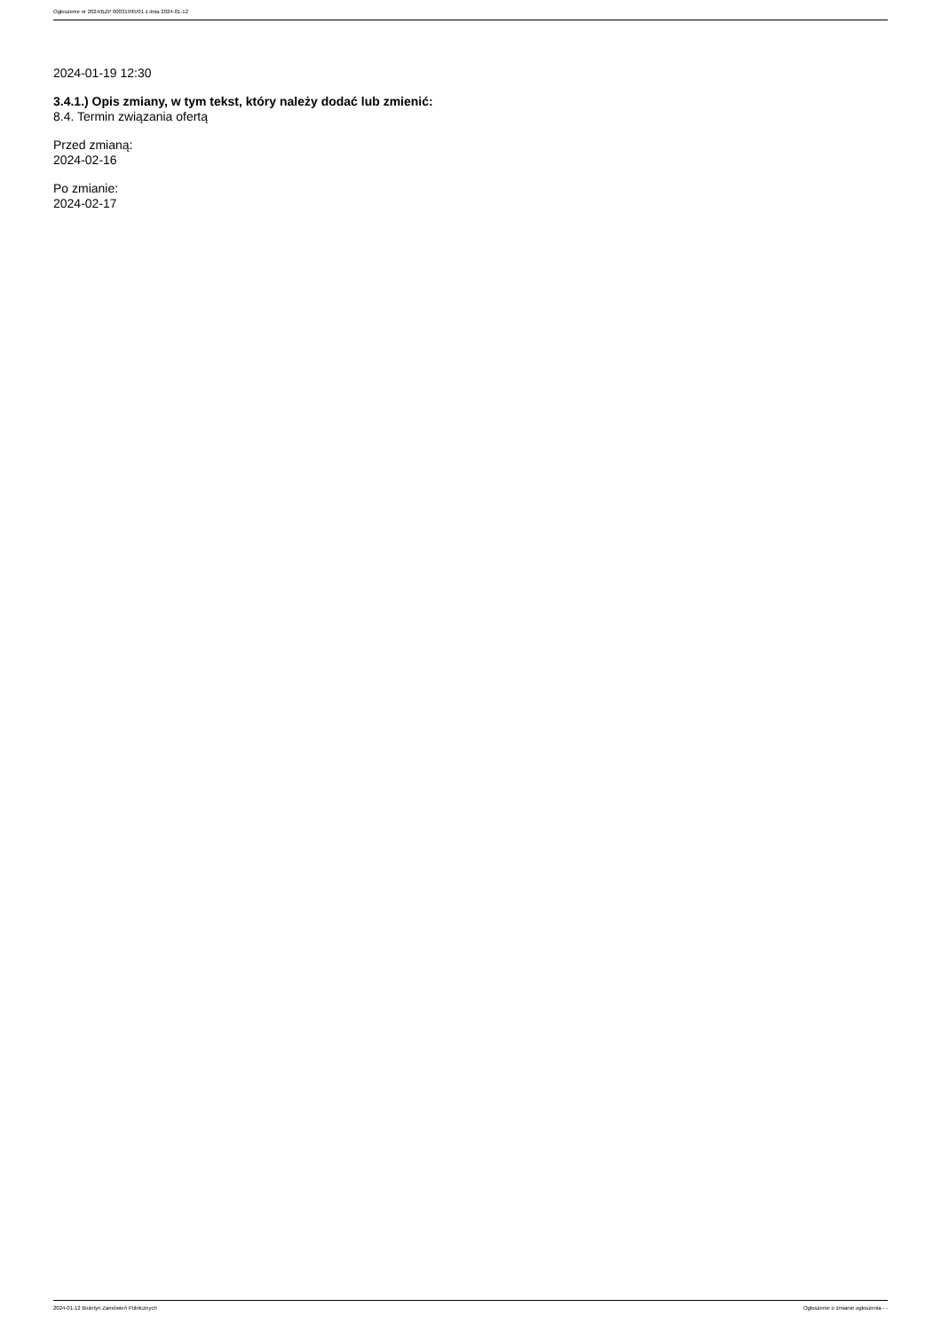Ogłoszenie nr 2024/BZP 00031995/01 z dnia 2024-01-12
2024-01-19 12:30
3.4.1.) Opis zmiany, w tym tekst, który należy dodać lub zmienić:
8.4. Termin związania ofertą
Przed zmianą:
2024-02-16
Po zmianie:
2024-02-17
2024-01-12 Biuletyn Zamówień Publicznych Ogłoszenie o zmianie ogłoszenia - -